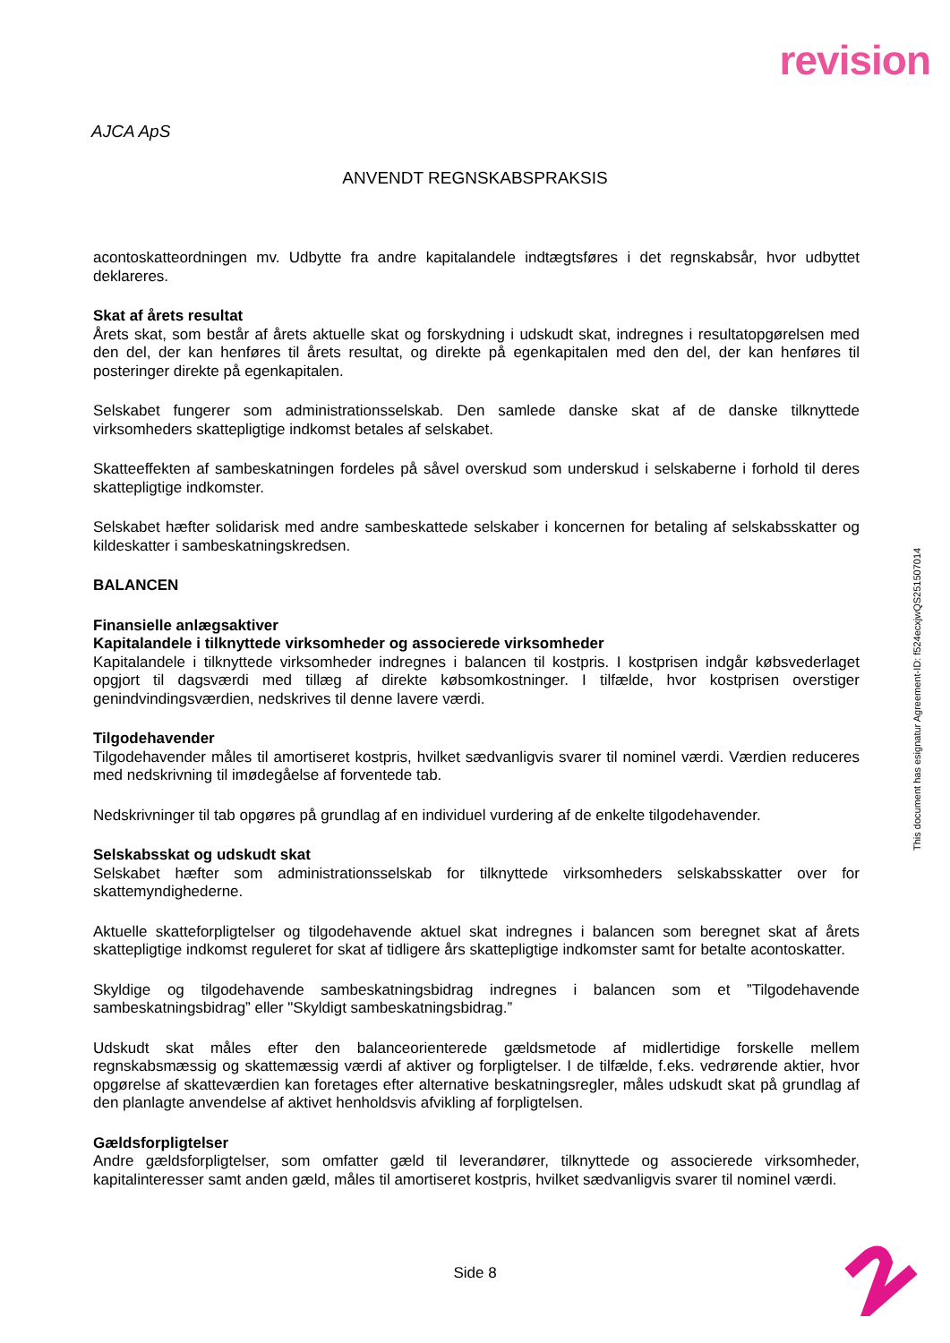revision
AJCA ApS
ANVENDT REGNSKABSPRAKSIS
acontoskatteordningen mv. Udbytte fra andre kapitalandele indtægtsføres i det regnskabsår, hvor udbyttet deklareres.
Skat af årets resultat
Årets skat, som består af årets aktuelle skat og forskydning i udskudt skat, indregnes i resultatopgørelsen med den del, der kan henføres til årets resultat, og direkte på egenkapitalen med den del, der kan henføres til posteringer direkte på egenkapitalen.
Selskabet fungerer som administrationsselskab. Den samlede danske skat af de danske tilknyttede virksomheders skattepligtige indkomst betales af selskabet.
Skatteeffekten af sambeskatningen fordeles på såvel overskud som underskud i selskaberne i forhold til deres skattepligtige indkomster.
Selskabet hæfter solidarisk med andre sambeskattede selskaber i koncernen for betaling af selskabsskatter og kildeskatter i sambeskatningskredsen.
BALANCEN
Finansielle anlægsaktiver
Kapitalandele i tilknyttede virksomheder og associerede virksomheder
Kapitalandele i tilknyttede virksomheder indregnes i balancen til kostpris. I kostprisen indgår købsvederlaget opgjort til dagsværdi med tillæg af direkte købsomkostninger. I tilfælde, hvor kostprisen overstiger genindvindingsværdien, nedskrives til denne lavere værdi.
Tilgodehavender
Tilgodehavender måles til amortiseret kostpris, hvilket sædvanligvis svarer til nominel værdi. Værdien reduceres med nedskrivning til imødegåelse af forventede tab.
Nedskrivninger til tab opgøres på grundlag af en individuel vurdering af de enkelte tilgodehavender.
Selskabsskat og udskudt skat
Selskabet hæfter som administrationsselskab for tilknyttede virksomheders selskabsskatter over for skattemyndighederne.
Aktuelle skatteforpligtelser og tilgodehavende aktuel skat indregnes i balancen som beregnet skat af årets skattepligtige indkomst reguleret for skat af tidligere års skattepligtige indkomster samt for betalte acontoskatter.
Skyldige og tilgodehavende sambeskatningsbidrag indregnes i balancen som et ”Tilgodehavende sambeskatningsbidrag” eller "Skyldigt sambeskatningsbidrag.”
Udskudt skat måles efter den balanceorienterede gældsmetode af midlertidige forskelle mellem regnskabsmæssig og skattemæssig værdi af aktiver og forpligtelser. I de tilfælde, f.eks. vedrørende aktier, hvor opgørelse af skatteværdien kan foretages efter alternative beskatningsregler, måles udskudt skat på grundlag af den planlagte anvendelse af aktivet henholdsvis afvikling af forpligtelsen.
Gældsforpligtelser
Andre gældsforpligtelser, som omfatter gæld til leverandører, tilknyttede og associerede virksomheder, kapitalinteresser samt anden gæld, måles til amortiseret kostpris, hvilket sædvanligvis svarer til nominel værdi.
Side 8
This document has esignatur Agreement-ID: f524ecxjwQS251507014